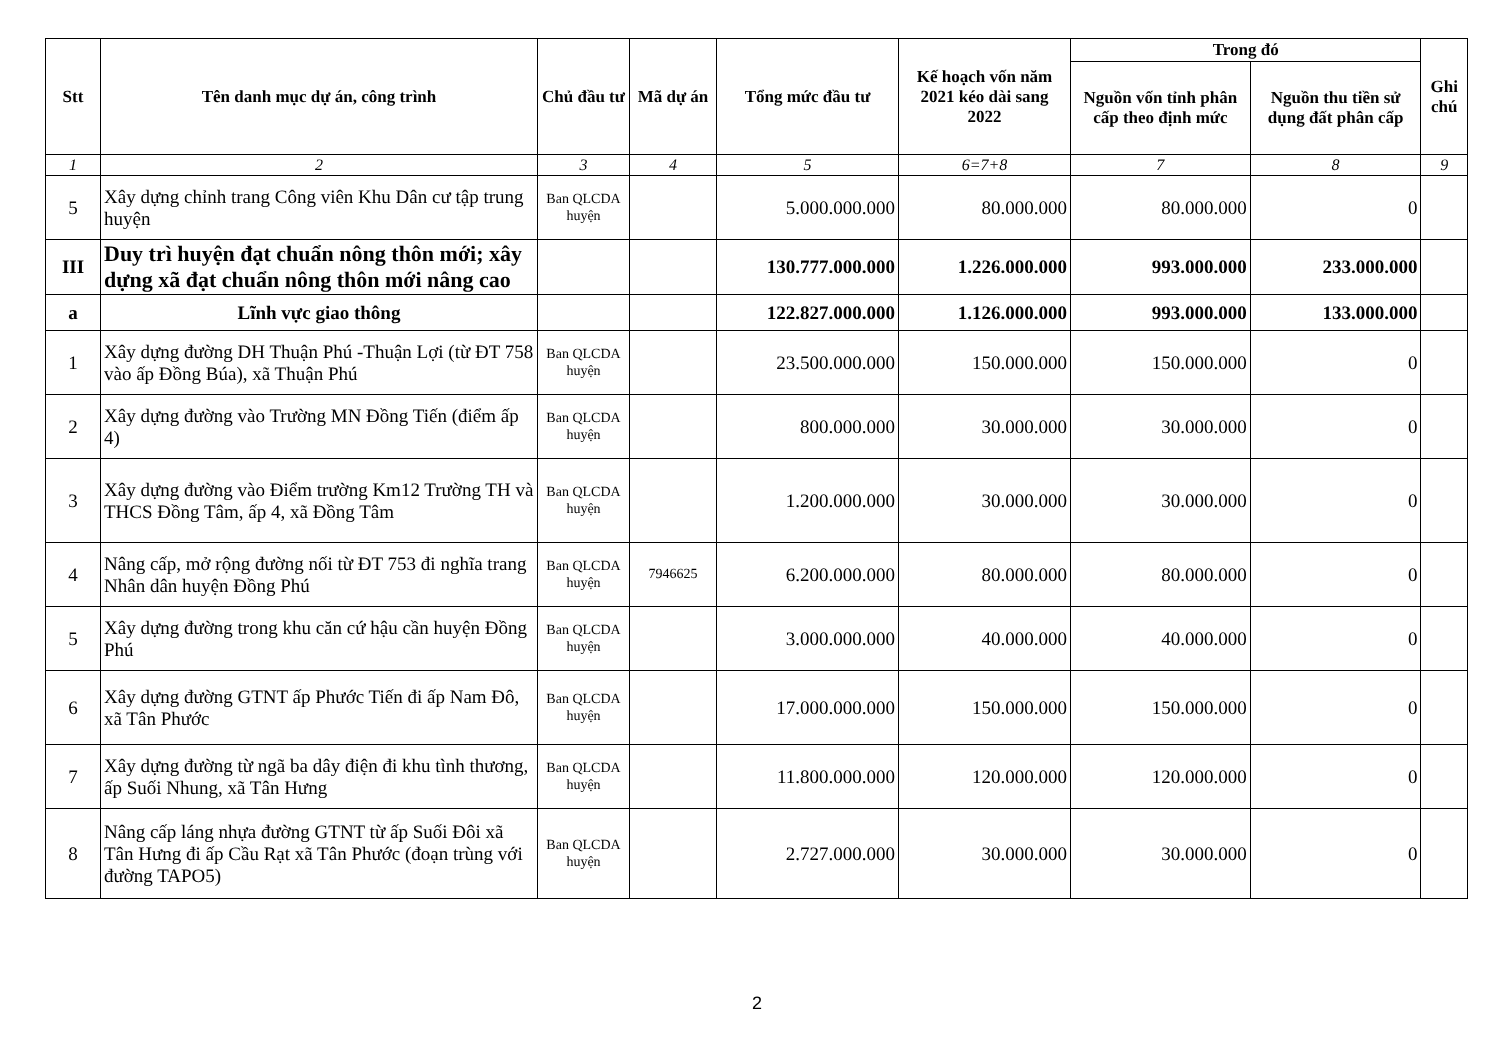| Stt | Tên danh mục dự án, công trình | Chủ đầu tư | Mã dự án | Tổng mức đầu tư | Kế hoạch vốn năm 2021 kéo dài sang 2022 | Trong đó | | Ghi chú |
| --- | --- | --- | --- | --- | --- | --- | --- | --- |
| | | | | | | Nguồn vốn tỉnh phân cấp theo định mức | Nguồn thu tiền sử dụng đất phân cấp | |
| 1 | 2 | 3 | 4 | 5 | 6=7+8 | 7 | 8 | 9 |
| 5 | Xây dựng chỉnh trang Công viên Khu Dân cư tập trung huyện | Ban QLCDA huyện | | 5.000.000.000 | 80.000.000 | 80.000.000 | 0 | |
| III | Duy trì huyện đạt chuẩn nông thôn mới; xây dựng xã đạt chuẩn nông thôn mới nâng cao | | | 130.777.000.000 | 1.226.000.000 | 993.000.000 | 233.000.000 | |
| a | Lĩnh vực giao thông | | | 122.827.000.000 | 1.126.000.000 | 993.000.000 | 133.000.000 | |
| 1 | Xây dựng đường DH Thuận Phú -Thuận Lợi (từ ĐT 758 vào ấp Đồng Búa), xã Thuận Phú | Ban QLCDA huyện | | 23.500.000.000 | 150.000.000 | 150.000.000 | 0 | |
| 2 | Xây dựng đường vào Trường MN Đồng Tiến (điểm ấp 4) | Ban QLCDA huyện | | 800.000.000 | 30.000.000 | 30.000.000 | 0 | |
| 3 | Xây dựng đường vào Điểm trường Km12 Trường TH và THCS Đồng Tâm, ấp 4, xã Đồng Tâm | Ban QLCDA huyện | | 1.200.000.000 | 30.000.000 | 30.000.000 | 0 | |
| 4 | Nâng cấp, mở rộng đường nối từ ĐT 753 đi nghĩa trang Nhân dân huyện Đồng Phú | Ban QLCDA huyện | 7946625 | 6.200.000.000 | 80.000.000 | 80.000.000 | 0 | |
| 5 | Xây dựng đường trong khu căn cứ hậu cần huyện Đồng Phú | Ban QLCDA huyện | | 3.000.000.000 | 40.000.000 | 40.000.000 | 0 | |
| 6 | Xây dựng đường GTNT ấp Phước Tiến đi ấp Nam Đô, xã Tân Phước | Ban QLCDA huyện | | 17.000.000.000 | 150.000.000 | 150.000.000 | 0 | |
| 7 | Xây dựng đường từ ngã ba dây điện đi khu tình thương, ấp Suối Nhung, xã Tân Hưng | Ban QLCDA huyện | | 11.800.000.000 | 120.000.000 | 120.000.000 | 0 | |
| 8 | Nâng cấp láng nhựa đường GTNT từ ấp Suối Đôi xã Tân Hưng đi ấp Cầu Rạt xã Tân Phước (đoạn trùng với đường TAPO5) | Ban QLCDA huyện | | 2.727.000.000 | 30.000.000 | 30.000.000 | 0 | |
2